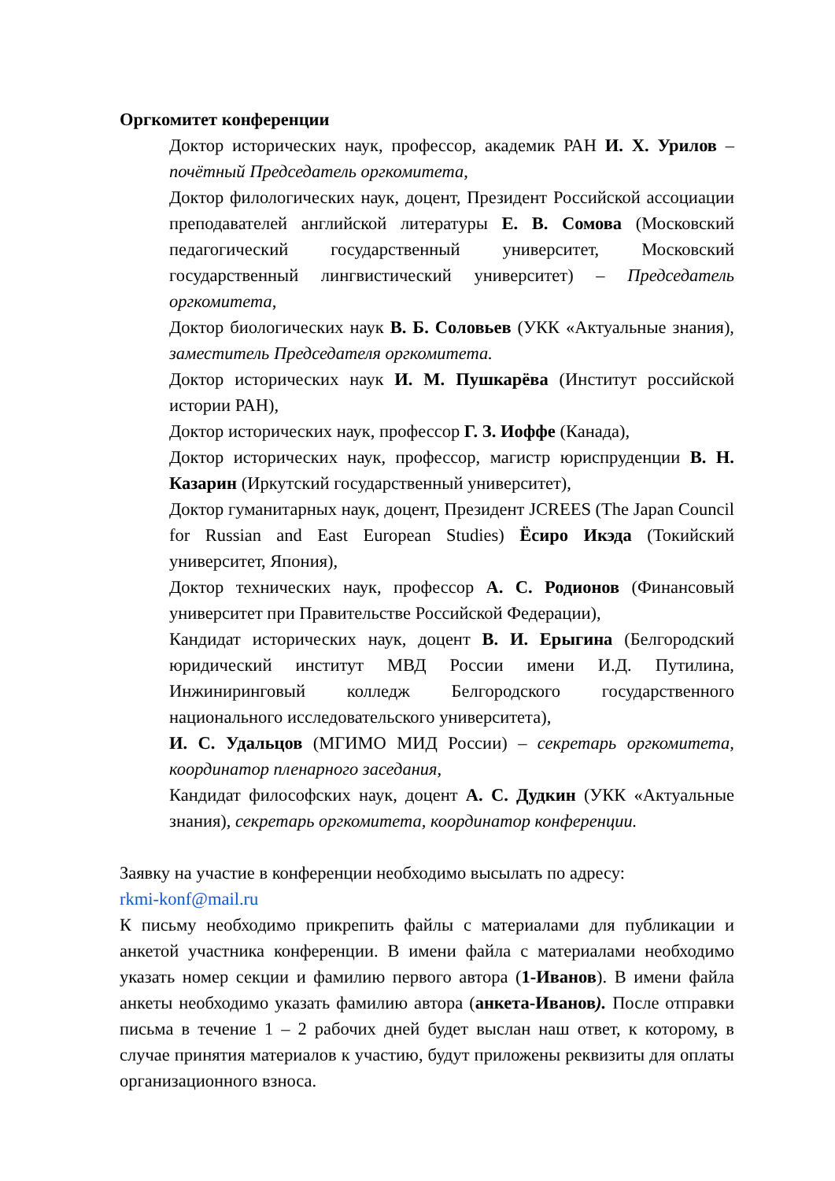Оргкомитет конференции
Доктор исторических наук, профессор, академик РАН И. Х. Урилов – почётный Председатель оргкомитета,
Доктор филологических наук, доцент, Президент Российской ассоциации преподавателей английской литературы Е. В. Сомова (Московский педагогический государственный университет, Московский государственный лингвистический университет) – Председатель оргкомитета,
Доктор биологических наук В. Б. Соловьев (УКК «Актуальные знания), заместитель Председателя оргкомитета.
Доктор исторических наук И. М. Пушкарёва (Институт российской истории РАН),
Доктор исторических наук, профессор Г. З. Иоффе (Канада),
Доктор исторических наук, профессор, магистр юриспруденции В. Н. Казарин (Иркутский государственный университет),
Доктор гуманитарных наук, доцент, Президент JCREES (The Japan Council for Russian and East European Studies) Ёсиро Икэда (Токийский университет, Япония),
Доктор технических наук, профессор А. С. Родионов (Финансовый университет при Правительстве Российской Федерации),
Кандидат исторических наук, доцент В. И. Ерыгина (Белгородский юридический институт МВД России имени И.Д. Путилина, Инжиниринговый колледж Белгородского государственного национального исследовательского университета),
И. С. Удальцов (МГИМО МИД России) – секретарь оргкомитета, координатор пленарного заседания,
Кандидат философских наук, доцент А. С. Дудкин (УКК «Актуальные знания), секретарь оргкомитета, координатор конференции.
Заявку на участие в конференции необходимо высылать по адресу:
rkmi-konf@mail.ru
К письму необходимо прикрепить файлы с материалами для публикации и анкетой участника конференции. В имени файла с материалами необходимо указать номер секции и фамилию первого автора (1-Иванов). В имени файла анкеты необходимо указать фамилию автора (анкета-Иванов). После отправки письма в течение 1 – 2 рабочих дней будет выслан наш ответ, к которому, в случае принятия материалов к участию, будут приложены реквизиты для оплаты организационного взноса.